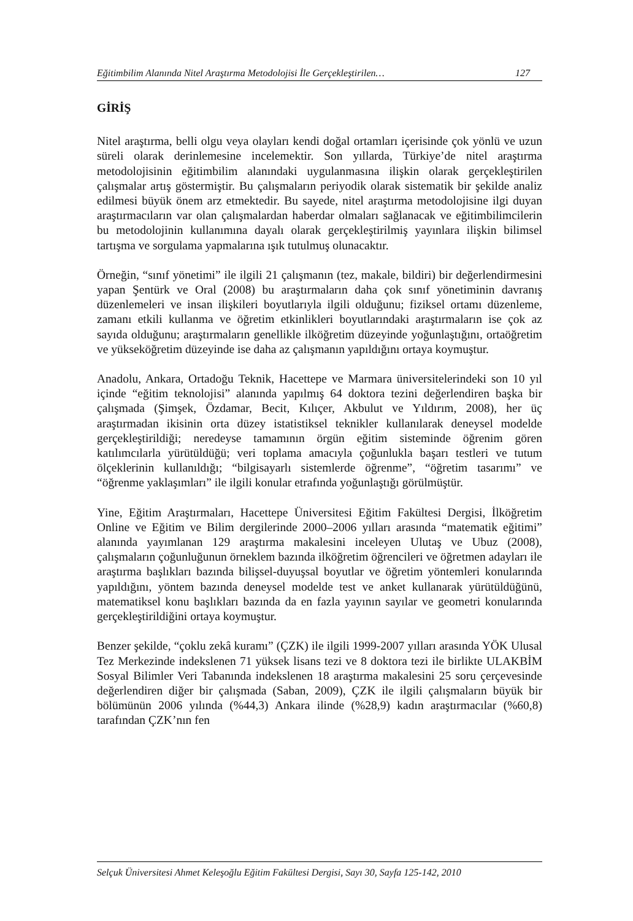Eğitimbilim Alanında Nitel Araştırma Metodolojisi İle Gerçekleştirilen… 127
GİRİŞ
Nitel araştırma, belli olgu veya olayları kendi doğal ortamları içerisinde çok yönlü ve uzun süreli olarak derinlemesine incelemektir. Son yıllarda, Türkiye’de nitel araştırma metodolojisinin eğitimbilim alanındaki uygulanmasına ilişkin olarak gerçekleştirilen çalışmalar artış göstermiştir. Bu çalışmaların periyodik olarak sistematik bir şekilde analiz edilmesi büyük önem arz etmektedir. Bu sayede, nitel araştırma metodolojisine ilgi duyan araştırmacıların var olan çalışmalardan haberdar olmaları sağlanacak ve eğitimbilimcilerin bu metodolojinin kullanımına dayalı olarak gerçekleştirilmiş yayınlara ilişkin bilimsel tartışma ve sorgulama yapmalarına ışık tutulmuş olunacaktır.
Örneğin, “sınıf yönetimi” ile ilgili 21 çalışmanın (tez, makale, bildiri) bir değerlendirmesini yapan Şentürk ve Oral (2008) bu araştırmaların daha çok sınıf yönetiminin davranış düzenlemeleri ve insan ilişkileri boyutlarıyla ilgili olduğunu; fiziksel ortamı düzenleme, zamanı etkili kullanma ve öğretim etkinlikleri boyutlarındaki araştırmaların ise çok az sayıda olduğunu; araştırmaların genellikle ilköğretim düzeyinde yoğunlaştığını, ortaöğretim ve yükseköğretim düzeyinde ise daha az çalışmanın yapıldığını ortaya koymuştur.
Anadolu, Ankara, Ortadoğu Teknik, Hacettepe ve Marmara üniversitelerindeki son 10 yıl içinde “eğitim teknolojisi” alanında yapılmış 64 doktora tezini değerlendiren başka bir çalışmada (Şimşek, Özdamar, Becit, Kılıçer, Akbulut ve Yıldırım, 2008), her üç araştırmadan ikisinin orta düzey istatistiksel teknikler kullanılarak deneysel modelde gerçekleştirildiği; neredeyse tamamının örgün eğitim sisteminde öğrenim gören katılımcılarla yürütüldüğü; veri toplama amacıyla çoğunlukla başarı testleri ve tutum ölçeklerinin kullanıldığı; “bilgisayarlı sistemlerde öğrenme”, “öğretim tasarımı” ve “öğrenme yaklaşımları” ile ilgili konular etrafında yoğunlaştığı görülmüştür.
Yine, Eğitim Araştırmaları, Hacettepe Üniversitesi Eğitim Fakültesi Dergisi, İlköğretim Online ve Eğitim ve Bilim dergilerinde 2000–2006 yılları arasında “matematik eğitimi” alanında yayımlanan 129 araştırma makalesini inceleyen Ulutaş ve Ubuz (2008), çalışmaların çoğunluğunun örneklem bazında ilköğretim öğrencileri ve öğretmen adayları ile araştırma başlıkları bazında bilişsel-duyuşsal boyutlar ve öğretim yöntemleri konularında yapıldığını, yöntem bazında deneysel modelde test ve anket kullanarak yürütüldüğünü, matematiksel konu başlıkları bazında da en fazla yayının sayılar ve geometri konularında gerçekleştirildiğini ortaya koymuştur.
Benzer şekilde, “çoklu zekâ kuramı” (ÇZK) ile ilgili 1999-2007 yılları arasında YÖK Ulusal Tez Merkezinde indekslenen 71 yüksek lisans tezi ve 8 doktora tezi ile birlikte ULAKBİM Sosyal Bilimler Veri Tabanında indekslenen 18 araştırma makalesini 25 soru çerçevesinde değerlendiren diğer bir çalışmada (Saban, 2009), ÇZK ile ilgili çalışmaların büyük bir bölümünün 2006 yılında (%44,3) Ankara ilinde (%28,9) kadın araştırmacılar (%60,8) tarafından ÇZK’nın fen
Selçuk Üniversitesi Ahmet Keleşoğlu Eğitim Fakültesi Dergisi, Sayı 30, Sayfa 125-142, 2010